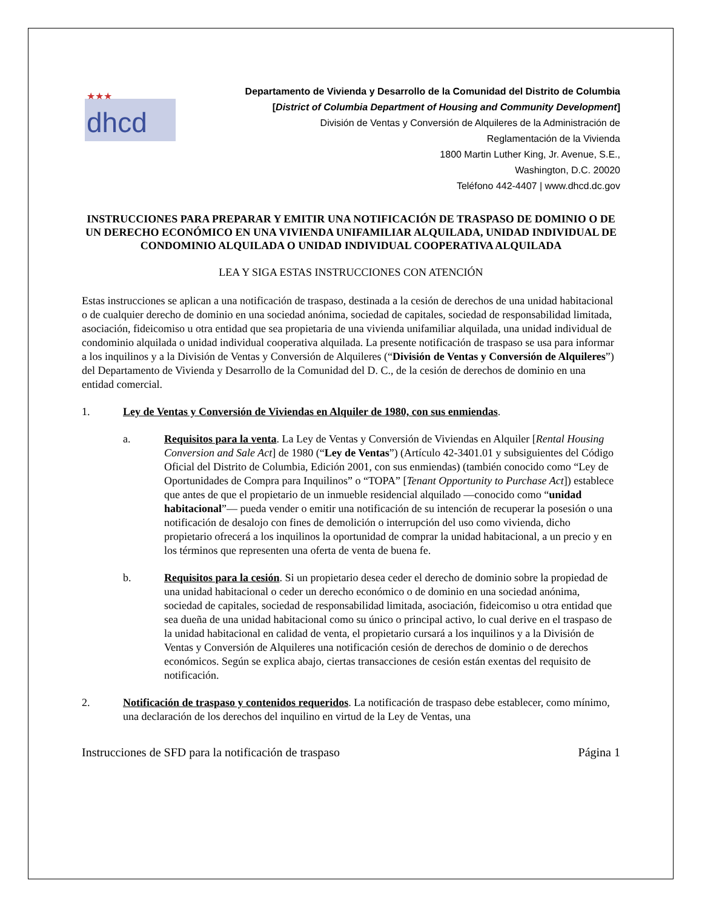★★★
dhcd
Departamento de Vivienda y Desarrollo de la Comunidad del Distrito de Columbia
[District of Columbia Department of Housing and Community Development]
División de Ventas y Conversión de Alquileres de la Administración de
Reglamentación de la Vivienda
1800 Martin Luther King, Jr. Avenue, S.E.,
Washington, D.C. 20020
Teléfono 442-4407 | www.dhcd.dc.gov
INSTRUCCIONES PARA PREPARAR Y EMITIR UNA NOTIFICACIÓN DE TRASPASO DE DOMINIO O DE UN DERECHO ECONÓMICO EN UNA VIVIENDA UNIFAMILIAR ALQUILADA, UNIDAD INDIVIDUAL DE CONDOMINIO ALQUILADA O UNIDAD INDIVIDUAL COOPERATIVA ALQUILADA
LEA Y SIGA ESTAS INSTRUCCIONES CON ATENCIÓN
Estas instrucciones se aplican a una notificación de traspaso, destinada a la cesión de derechos de una unidad habitacional o de cualquier derecho de dominio en una sociedad anónima, sociedad de capitales, sociedad de responsabilidad limitada, asociación, fideicomiso u otra entidad que sea propietaria de una vivienda unifamiliar alquilada, una unidad individual de condominio alquilada o unidad individual cooperativa alquilada. La presente notificación de traspaso se usa para informar a los inquilinos y a la División de Ventas y Conversión de Alquileres (“División de Ventas y Conversión de Alquileres”) del Departamento de Vivienda y Desarrollo de la Comunidad del D. C., de la cesión de derechos de dominio en una entidad comercial.
1. Ley de Ventas y Conversión de Viviendas en Alquiler de 1980, con sus enmiendas.
a. Requisitos para la venta. La Ley de Ventas y Conversión de Viviendas en Alquiler [Rental Housing Conversion and Sale Act] de 1980 (“Ley de Ventas”) (Artículo 42-3401.01 y subsiguientes del Código Oficial del Distrito de Columbia, Edición 2001, con sus enmiendas) (también conocido como “Ley de Oportunidades de Compra para Inquilinos” o “TOPA” [Tenant Opportunity to Purchase Act]) establece que antes de que el propietario de un inmueble residencial alquilado —conocido como “unidad habitacional”— pueda vender o emitir una notificación de su intención de recuperar la posesión o una notificación de desalojo con fines de demolición o interrupción del uso como vivienda, dicho propietario ofrecerá a los inquilinos la oportunidad de comprar la unidad habitacional, a un precio y en los términos que representen una oferta de venta de buena fe.
b. Requisitos para la cesión. Si un propietario desea ceder el derecho de dominio sobre la propiedad de una unidad habitacional o ceder un derecho económico o de dominio en una sociedad anónima, sociedad de capitales, sociedad de responsabilidad limitada, asociación, fideicomiso u otra entidad que sea dueña de una unidad habitacional como su único o principal activo, lo cual derive en el traspaso de la unidad habitacional en calidad de venta, el propietario cursará a los inquilinos y a la División de Ventas y Conversión de Alquileres una notificación cesión de derechos de dominio o de derechos económicos. Según se explica abajo, ciertas transacciones de cesión están exentas del requisito de notificación.
2. Notificación de traspaso y contenidos requeridos. La notificación de traspaso debe establecer, como mínimo, una declaración de los derechos del inquilino en virtud de la Ley de Ventas, una
Instrucciones de SFD para la notificación de traspaso Página 1